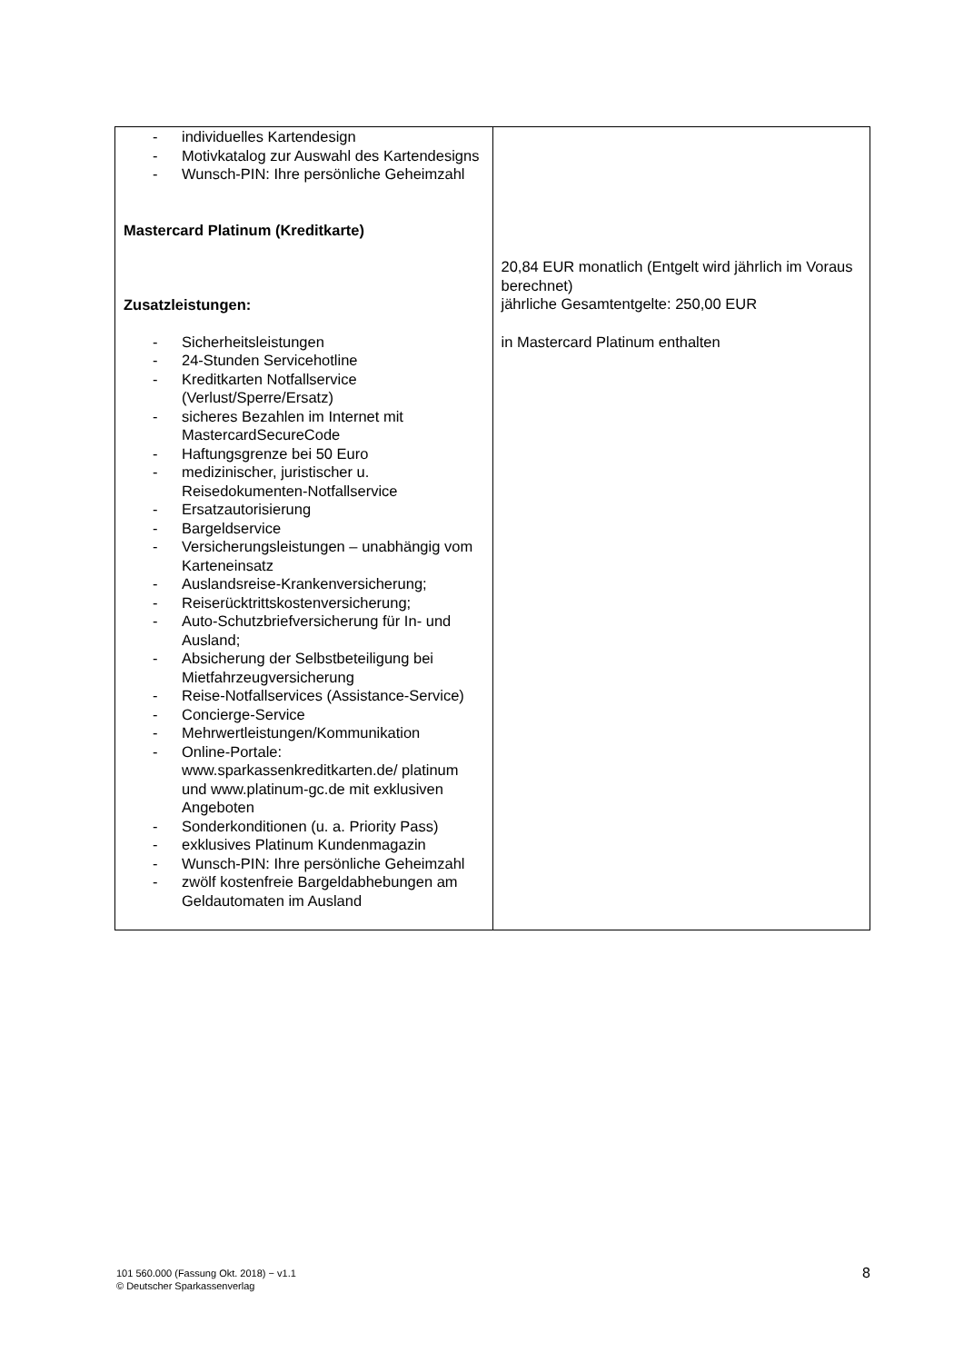| - individuelles Kartendesign - Motivkatalog zur Auswahl des Kartendesigns - Wunsch-PIN: Ihre persönliche Geheimzahl Mastercard Platinum (Kreditkarte) Zusatzleistungen: - Sicherheitsleistungen - 24-Stunden Servicehotline - Kreditkarten Notfallservice (Verlust/Sperre/Ersatz) - sicheres Bezahlen im Internet mit MastercardSecureCode - Haftungsgrenze bei 50 Euro - medizinischer, juristischer u. Reisedokumenten-Notfallservice - Ersatzautorisierung - Bargeldservice - Versicherungsleistungen – unabhängig vom Karteneinsatz - Auslandsreise-Krankenversicherung; - Reiserücktrittskostenversicherung; - Auto-Schutzbriefversicherung für In- und Ausland; - Absicherung der Selbstbeteiligung bei Mietfahrzeugversicherung - Reise-Notfallservices (Assistance-Service) - Concierge-Service - Mehrwertleistungen/Kommunikation - Online-Portale: www.sparkassenkreditkarten.de/ platinum und www.platinum-gc.de mit exklusiven Angeboten - Sonderkonditionen (u. a. Priority Pass) - exklusives Platinum Kundenmagazin - Wunsch-PIN: Ihre persönliche Geheimzahl - zwölf kostenfreie Bargeldabhebungen am Geldautomaten im Ausland | 20,84 EUR monatlich (Entgelt wird jährlich im Voraus berechnet) jährliche Gesamtentgelte: 250,00 EUR in Mastercard Platinum enthalten |
101 560.000 (Fassung Okt. 2018) − v1.1
© Deutscher Sparkassenverlag
8